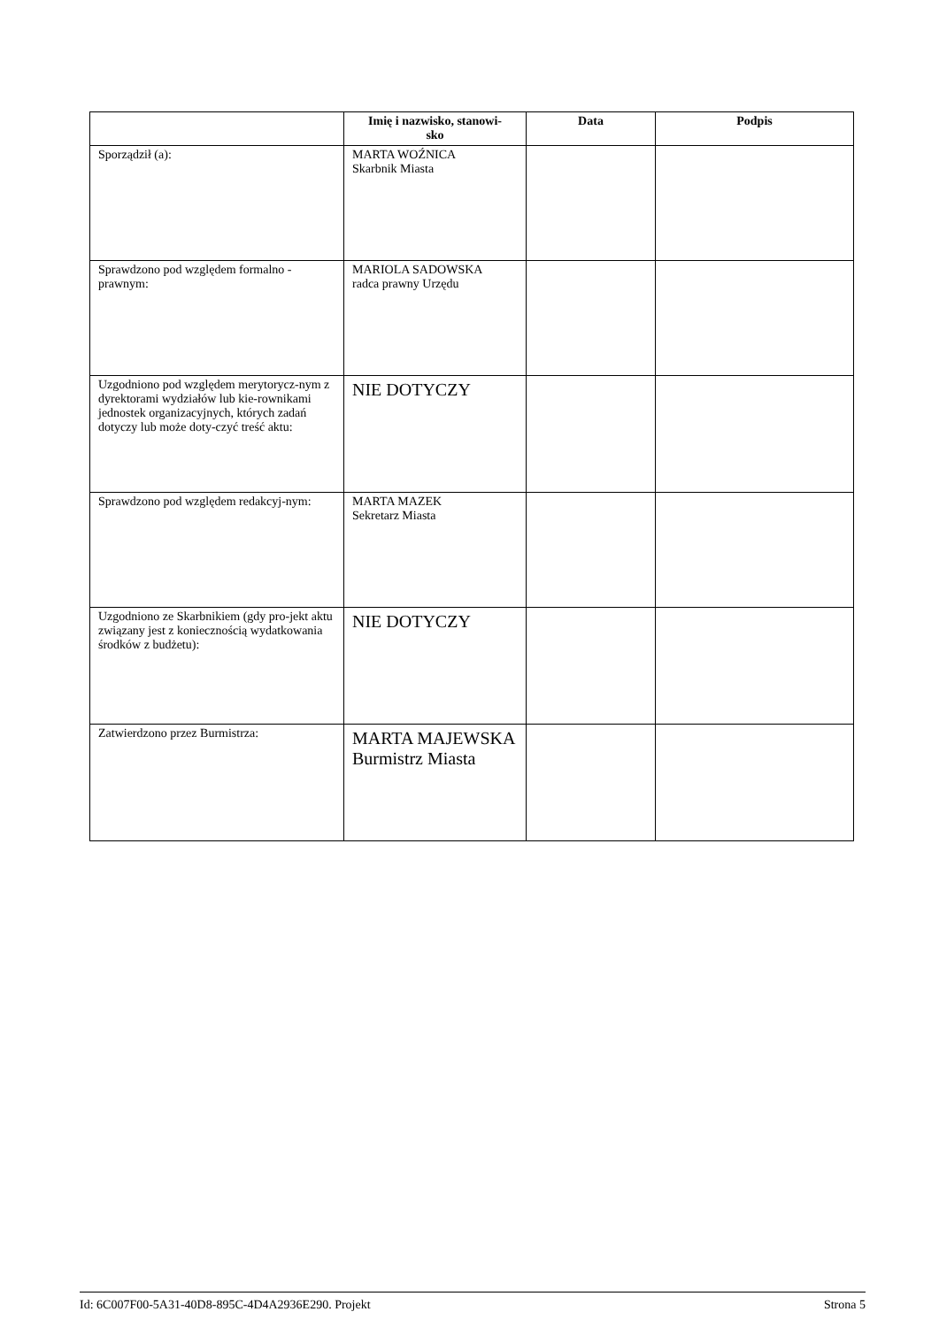| | Imię i nazwisko, stanowi- sko | Data | Podpis |
| --- | --- | --- | --- |
| Sporządził (a): | MARTA WOŹNICA Skarbnik Miasta | | |
| Sprawdzono pod względem formalno - prawnym: | MARIOLA SADOWSKA radca prawny Urzędu | | |
| Uzgodniono pod względem merytorycz-nym z dyrektorami wydziałów lub kie-rownikami jednostek organizacyjnych, których zadań dotyczy lub może doty-czyć treść aktu: | NIE DOTYCZY | | |
| Sprawdzono pod względem redakcyj-nym: | MARTA MAZEK Sekretarz Miasta | | |
| Uzgodniono ze Skarbnikiem (gdy pro-jekt aktu związany jest z koniecznością wydatkowania środków z budżetu): | NIE DOTYCZY | | |
| Zatwierdzono przez Burmistrza: | MARTA MAJEWSKA Burmistrz Miasta | | |
Id: 6C007F00-5A31-40D8-895C-4D4A2936E290. Projekt Strona 5